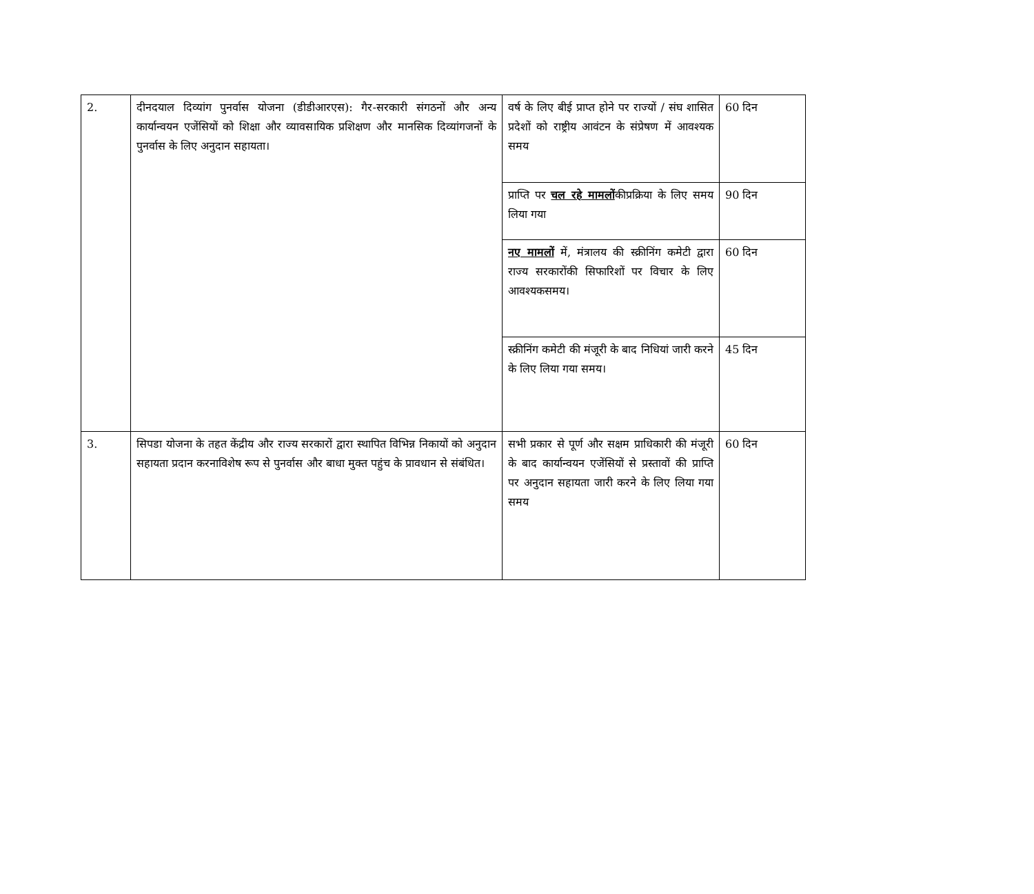| 2. | दीनदयाल दिव्यांग पुनर्वास योजना (डीडीआरएस): गैर-सरकारी संगठनों और अन्य कार्यान्वयन एजेंसियों को शिक्षा और व्यावसायिक प्रशिक्षण और मानसिक दिव्यांगजनों के पुनर्वास के लिए अनुदान सहायता। | वर्ष के लिए बीई प्राप्त होने पर राज्यों / संघ शासित प्रदेशों को राष्ट्रीय आवंटन के संप्रेषण में आवश्यक समय | 60 दिन |
| | | प्राप्ति पर चल रहे मामलों कीप्रक्रिया के लिए समय लिया गया | 90 दिन |
| | | नए मामलों में, मंत्रालय की स्क्रीनिंग कमेटी द्वारा राज्य सरकारोंकी सिफारिशों पर विचार के लिए आवश्यकसमय। | 60 दिन |
| | | स्क्रीनिंग कमेटी की मंजूरी के बाद निधियां जारी करने के लिए लिया गया समय। | 45 दिन |
| 3. | सिपडा योजना के तहत केंद्रीय और राज्य सरकारों द्वारा स्थापित विभिन्न निकायों को अनुदान सहायता प्रदान करनाविशेष रूप से पुनर्वास और बाधा मुक्त पहुंच के प्रावधान से संबंधित। | सभी प्रकार से पूर्ण और सक्षम प्राधिकारी की मंजूरी के बाद कार्यान्वयन एजेंसियों से प्रस्तावों की प्राप्ति पर अनुदान सहायता जारी करने के लिए लिया गया समय | 60 दिन |